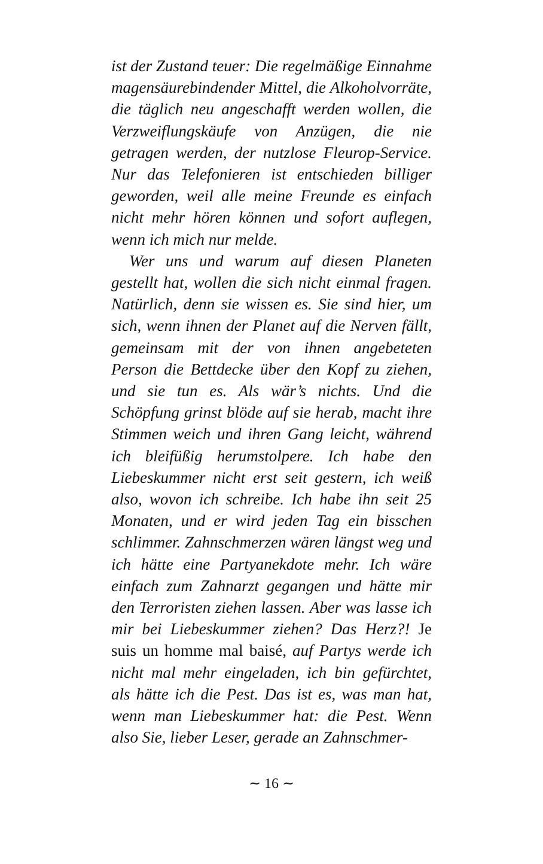ist der Zustand teuer: Die regelmäßige Einnahme magensäurebindender Mittel, die Alkoholvorräte, die täglich neu angeschafft werden wollen, die Verzweiflungskäufe von Anzügen, die nie getragen werden, der nutzlose Fleurop-Service. Nur das Telefonieren ist entschieden billiger geworden, weil alle meine Freunde es einfach nicht mehr hören können und sofort auflegen, wenn ich mich nur melde.
Wer uns und warum auf diesen Planeten gestellt hat, wollen die sich nicht einmal fragen. Natürlich, denn sie wissen es. Sie sind hier, um sich, wenn ihnen der Planet auf die Nerven fällt, gemeinsam mit der von ihnen angebeteten Person die Bettdecke über den Kopf zu ziehen, und sie tun es. Als wär’s nichts. Und die Schöpfung grinst blöde auf sie herab, macht ihre Stimmen weich und ihren Gang leicht, während ich bleifüßig herumstolpere. Ich habe den Liebeskummer nicht erst seit gestern, ich weiß also, wovon ich schreibe. Ich habe ihn seit 25 Monaten, und er wird jeden Tag ein bisschen schlimmer. Zahnschmerzen wären längst weg und ich hätte eine Partyanekdote mehr. Ich wäre einfach zum Zahnarzt gegangen und hätte mir den Terroristen ziehen lassen. Aber was lasse ich mir bei Liebeskummer ziehen? Das Herz?! Je suis un homme mal baisé, auf Partys werde ich nicht mal mehr eingeladen, ich bin gefürchtet, als hätte ich die Pest. Das ist es, was man hat, wenn man Liebeskummer hat: die Pest. Wenn also Sie, lieber Leser, gerade an Zahnschmer-
∼ 16 ∼